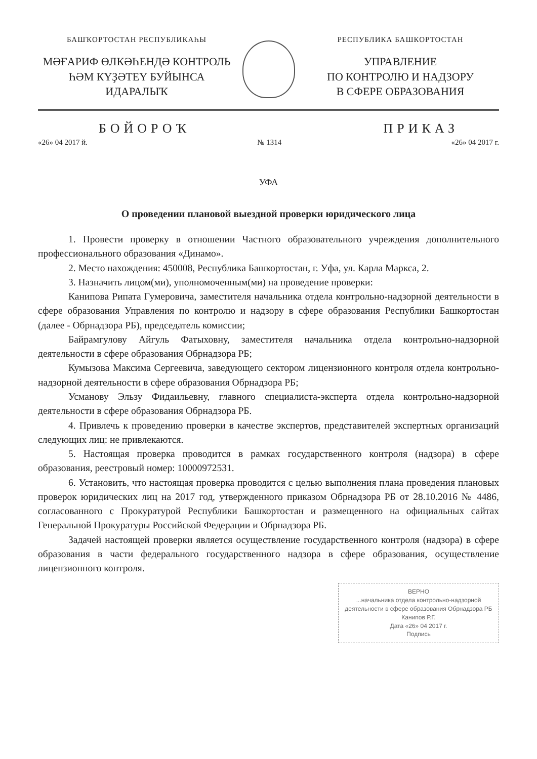БАШҠОРТОСТАН РЕСПУБЛИКАҺЫ
МӘҒАРИФ ӨЛКӘҺЕНДӘ КОНТРОЛЬ
ҺӘМ КҮҘӘТЕҮ БУЙЫНСА
ИДАРАЛЫҠ
РЕСПУБЛИКА БАШКОРТОСТАН
УПРАВЛЕНИЕ
ПО КОНТРОЛЮ И НАДЗОРУ
В СФЕРЕ ОБРАЗОВАНИЯ
БОЙОРОҠ ПРИКАЗ
«26» 04 2017 й. № 1314 «26» 04 2017 г.
УФА
О проведении плановой выездной проверки юридического лица
1. Провести проверку в отношении Частного образовательного учреждения дополнительного профессионального образования «Динамо».
2. Место нахождения: 450008, Республика Башкортостан, г. Уфа, ул. Карла Маркса, 2.
3. Назначить лицом(ми), уполномоченным(ми) на проведение проверки:
Канипова Рипата Гумеровича, заместителя начальника отдела контрольно-надзорной деятельности в сфере образования Управления по контролю и надзору в сфере образования Республики Башкортостан (далее - Обрнадзора РБ), председатель комиссии;
Байрамгулову Айгуль Фатыховну, заместителя начальника отдела контрольно-надзорной деятельности в сфере образования Обрнадзора РБ;
Кумызова Максима Сергеевича, заведующего сектором лицензионного контроля отдела контрольно-надзорной деятельности в сфере образования Обрнадзора РБ;
Усманову Эльзу Фидаильевну, главного специалиста-эксперта отдела контрольно-надзорной деятельности в сфере образования Обрнадзора РБ.
4. Привлечь к проведению проверки в качестве экспертов, представителей экспертных организаций следующих лиц: не привлекаются.
5. Настоящая проверка проводится в рамках государственного контроля (надзора) в сфере образования, реестровый номер: 10000972531.
6. Установить, что настоящая проверка проводится с целью выполнения плана проведения плановых проверок юридических лиц на 2017 год, утвержденного приказом Обрнадзора РБ от 28.10.2016 № 4486, согласованного с Прокуратурой Республики Башкортостан и размещенного на официальных сайтах Генеральной Прокуратуры Российской Федерации и Обрнадзора РБ.
Задачей настоящей проверки является осуществление государственного контроля (надзора) в сфере образования в части федерального государственного надзора в сфере образования, осуществление лицензионного контроля.
ВЕРНО
...начальника отдела контрольно-надзорной деятельности в сфере образования Обрнадзора РБ
Канипов Р.Г.
Дата «26» 04 2017 г.
Подпись